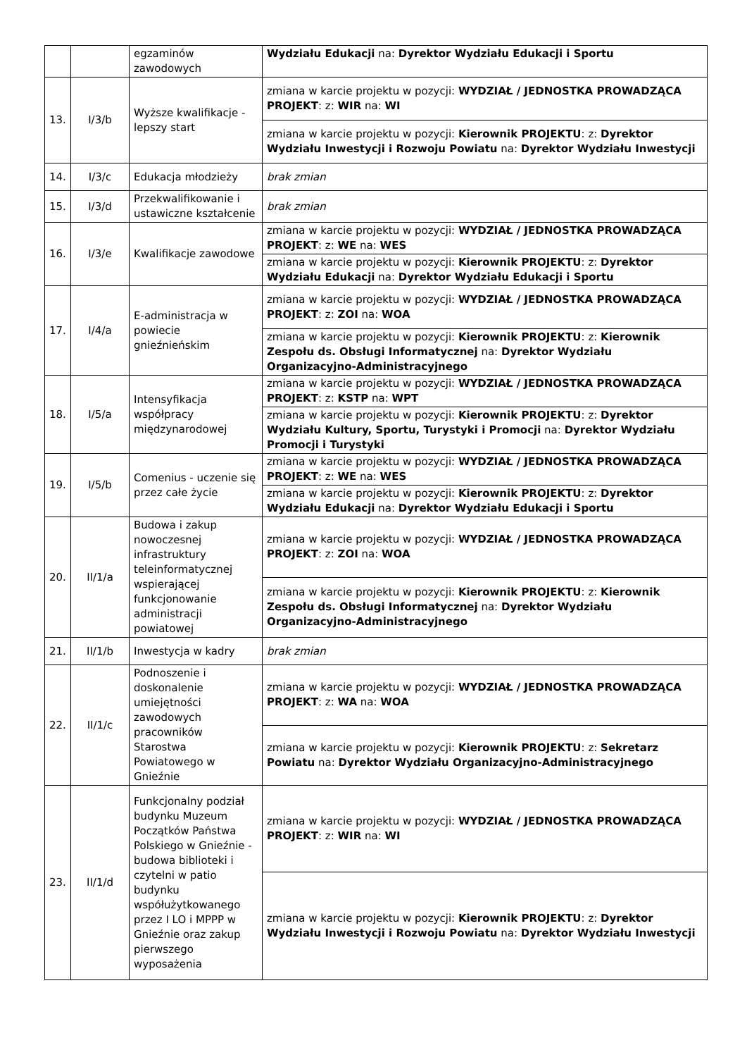| | | egzaminów zawodowych | Wydziału Edukacji na: Dyrektor Wydziału Edukacji i Sportu |
| 13. | I/3/b | Wyższe kwalifikacje - lepszy start | zmiana w karcie projektu w pozycji: WYDZIAŁ / JEDNOSTKA PROWADZĄCA PROJEKT : z: WIR na: WI |
| | | | zmiana w karcie projektu w pozycji: Kierownik PROJEKTU : z: Dyrektor Wydziału Inwestycji i Rozwoju Powiatu na: Dyrektor Wydziału Inwestycji |
| 14. | I/3/c | Edukacja młodzieży | brak zmian |
| 15. | I/3/d | Przekwalifikowanie i ustawiczne kształcenie | brak zmian |
| 16. | I/3/e | Kwalifikacje zawodowe | zmiana w karcie projektu w pozycji: WYDZIAŁ / JEDNOSTKA PROWADZĄCA PROJEKT : z: WE na: WES |
| | | | zmiana w karcie projektu w pozycji: Kierownik PROJEKTU : z: Dyrektor Wydziału Edukacji na: Dyrektor Wydziału Edukacji i Sportu |
| 17. | I/4/a | E-administracja w powiecie gnieźnieńskim | zmiana w karcie projektu w pozycji: WYDZIAŁ / JEDNOSTKA PROWADZĄCA PROJEKT : z: ZOI na: WOA |
| | | | zmiana w karcie projektu w pozycji: Kierownik PROJEKTU : z: Kierownik Zespołu ds. Obsługi Informatycznej na: Dyrektor Wydziału Organizacyjno-Administracyjnego |
| 18. | I/5/a | Intensyfikacja współpracy międzynarodowej | zmiana w karcie projektu w pozycji: WYDZIAŁ / JEDNOSTKA PROWADZĄCA PROJEKT : z: KSTP na: WPT |
| | | | zmiana w karcie projektu w pozycji: Kierownik PROJEKTU : z: Dyrektor Wydziału Kultury, Sportu, Turystyki i Promocji na: Dyrektor Wydziału Promocji i Turystyki |
| 19. | I/5/b | Comenius - uczenie się przez całe życie | zmiana w karcie projektu w pozycji: WYDZIAŁ / JEDNOSTKA PROWADZĄCA PROJEKT : z: WE na: WES |
| | | | zmiana w karcie projektu w pozycji: Kierownik PROJEKTU : z: Dyrektor Wydziału Edukacji na: Dyrektor Wydziału Edukacji i Sportu |
| 20. | II/1/a | Budowa i zakup nowoczesnej infrastruktury teleinformatycznej wspierającej funkcjonowanie administracji powiatowej | zmiana w karcie projektu w pozycji: WYDZIAŁ / JEDNOSTKA PROWADZĄCA PROJEKT : z: ZOI na: WOA |
| | | | zmiana w karcie projektu w pozycji: Kierownik PROJEKTU : z: Kierownik Zespołu ds. Obsługi Informatycznej na: Dyrektor Wydziału Organizacyjno-Administracyjnego |
| 21. | II/1/b | Inwestycja w kadry | brak zmian |
| 22. | II/1/c | Podnoszenie i doskonalenie umiejętności zawodowych pracowników Starostwa Powiatowego w Gnieźnie | zmiana w karcie projektu w pozycji: WYDZIAŁ / JEDNOSTKA PROWADZĄCA PROJEKT : z: WA na: WOA |
| | | | zmiana w karcie projektu w pozycji: Kierownik PROJEKTU : z: Sekretarz Powiatu na: Dyrektor Wydziału Organizacyjno-Administracyjnego |
| 23. | II/1/d | Funkcjonalny podział budynku Muzeum Początków Państwa Polskiego w Gnieźnie - budowa biblioteki i czytelni w patio budynku współużytkowanego przez I LO i MPPP w Gnieźnie oraz zakup pierwszego wyposażenia | zmiana w karcie projektu w pozycji: WYDZIAŁ / JEDNOSTKA PROWADZĄCA PROJEKT : z: WIR na: WI |
| | | | zmiana w karcie projektu w pozycji: Kierownik PROJEKTU : z: Dyrektor Wydziału Inwestycji i Rozwoju Powiatu na: Dyrektor Wydziału Inwestycji |